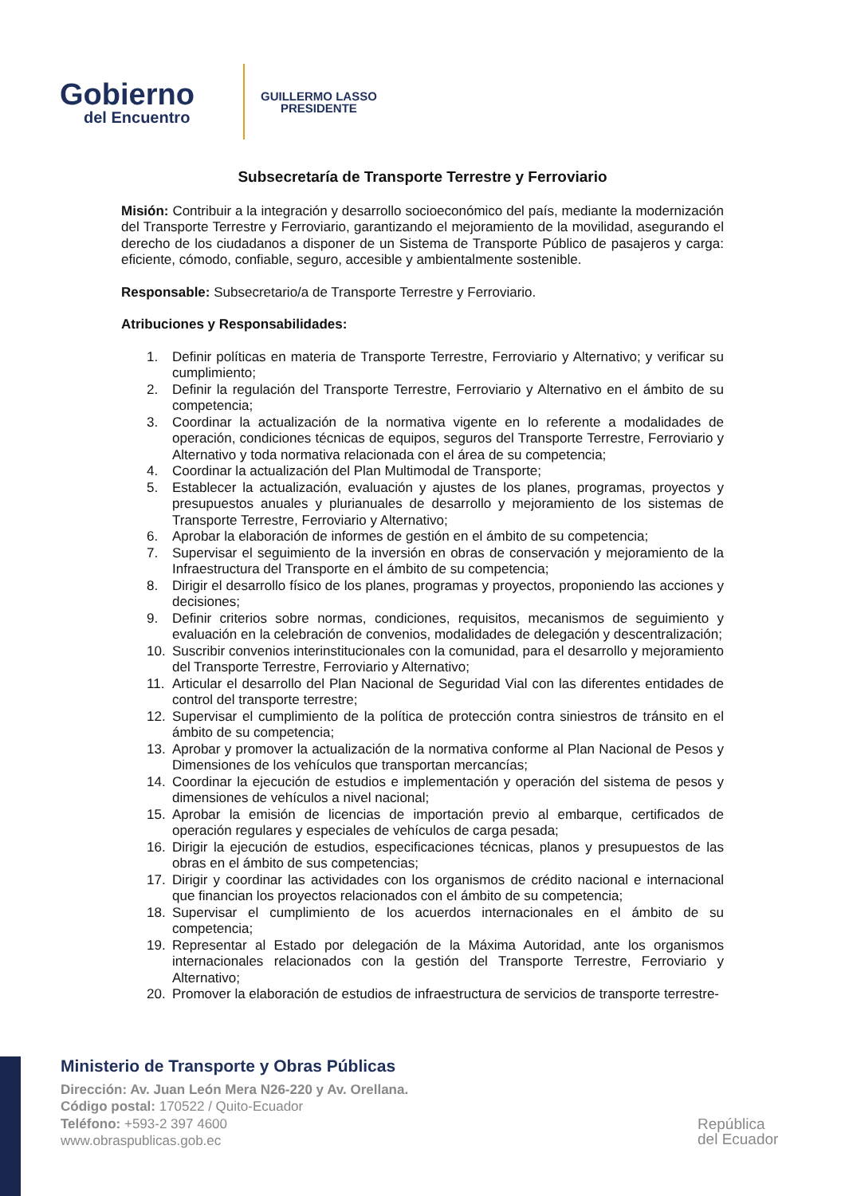Gobierno
del Encuentro
GUILLERMO LASSO
PRESIDENTE
Subsecretaría de Transporte Terrestre y Ferroviario
Misión: Contribuir a la integración y desarrollo socioeconómico del país, mediante la modernización del Transporte Terrestre y Ferroviario, garantizando el mejoramiento de la movilidad, asegurando el derecho de los ciudadanos a disponer de un Sistema de Transporte Público de pasajeros y carga: eficiente, cómodo, confiable, seguro, accesible y ambientalmente sostenible.
Responsable: Subsecretario/a de Transporte Terrestre y Ferroviario.
Atribuciones y Responsabilidades:
1. Definir políticas en materia de Transporte Terrestre, Ferroviario y Alternativo; y verificar su cumplimiento;
2. Definir la regulación del Transporte Terrestre, Ferroviario y Alternativo en el ámbito de su competencia;
3. Coordinar la actualización de la normativa vigente en lo referente a modalidades de operación, condiciones técnicas de equipos, seguros del Transporte Terrestre, Ferroviario y Alternativo y toda normativa relacionada con el área de su competencia;
4. Coordinar la actualización del Plan Multimodal de Transporte;
5. Establecer la actualización, evaluación y ajustes de los planes, programas, proyectos y presupuestos anuales y plurianuales de desarrollo y mejoramiento de los sistemas de Transporte Terrestre, Ferroviario y Alternativo;
6. Aprobar la elaboración de informes de gestión en el ámbito de su competencia;
7. Supervisar el seguimiento de la inversión en obras de conservación y mejoramiento de la Infraestructura del Transporte en el ámbito de su competencia;
8. Dirigir el desarrollo físico de los planes, programas y proyectos, proponiendo las acciones y decisiones;
9. Definir criterios sobre normas, condiciones, requisitos, mecanismos de seguimiento y evaluación en la celebración de convenios, modalidades de delegación y descentralización;
10. Suscribir convenios interinstitucionales con la comunidad, para el desarrollo y mejoramiento del Transporte Terrestre, Ferroviario y Alternativo;
11. Articular el desarrollo del Plan Nacional de Seguridad Vial con las diferentes entidades de control del transporte terrestre;
12. Supervisar el cumplimiento de la política de protección contra siniestros de tránsito en el ámbito de su competencia;
13. Aprobar y promover la actualización de la normativa conforme al Plan Nacional de Pesos y Dimensiones de los vehículos que transportan mercancías;
14. Coordinar la ejecución de estudios e implementación y operación del sistema de pesos y dimensiones de vehículos a nivel nacional;
15. Aprobar la emisión de licencias de importación previo al embarque, certificados de operación regulares y especiales de vehículos de carga pesada;
16. Dirigir la ejecución de estudios, especificaciones técnicas, planos y presupuestos de las obras en el ámbito de sus competencias;
17. Dirigir y coordinar las actividades con los organismos de crédito nacional e internacional que financian los proyectos relacionados con el ámbito de su competencia;
18. Supervisar el cumplimiento de los acuerdos internacionales en el ámbito de su competencia;
19. Representar al Estado por delegación de la Máxima Autoridad, ante los organismos internacionales relacionados con la gestión del Transporte Terrestre, Ferroviario y Alternativo;
20. Promover la elaboración de estudios de infraestructura de servicios de transporte terrestre-
Ministerio de Transporte y Obras Públicas
Dirección: Av. Juan León Mera N26-220 y Av. Orellana.
Código postal: 170522 / Quito-Ecuador
Teléfono: +593-2 397 4600
www.obraspublicas.gob.ec
República
del Ecuador